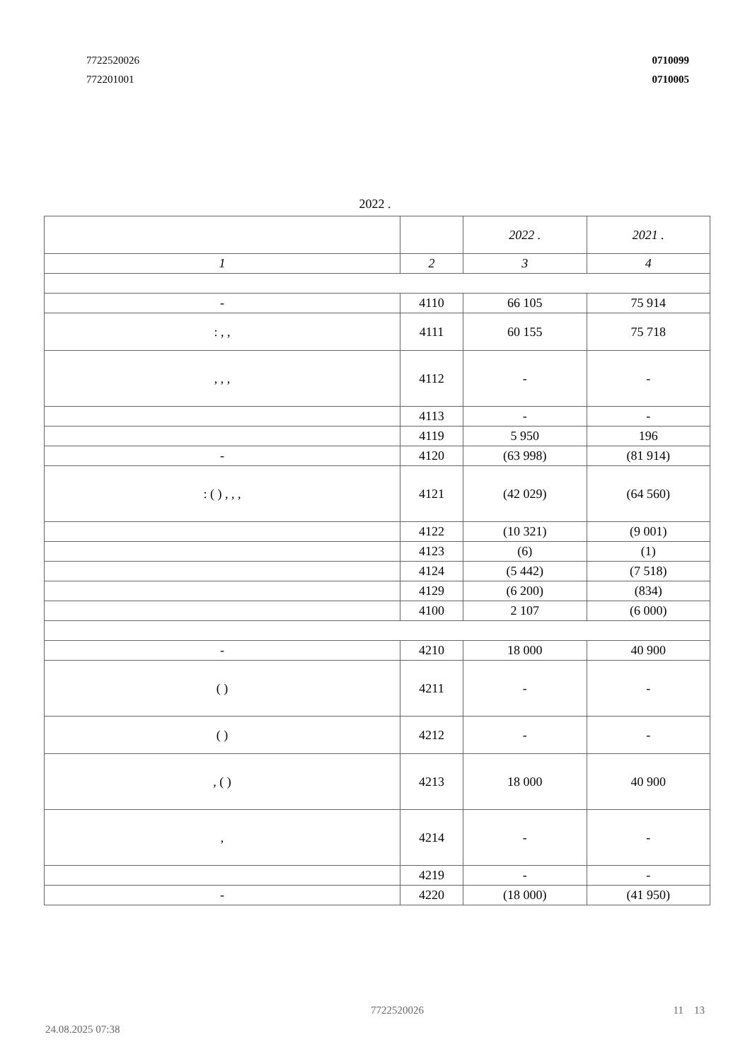7722520026
772201001
0710099
0710005
2022 .
| | | 2022 . | 2021 . |
| --- | --- | --- | --- |
| 1 | 2 | 3 | 4 |
| - | 4110 | 66 105 | 75 914 |
| : , , | 4111 | 60 155 | 75 718 |
| , , , | 4112 | - | - |
| | 4113 | - | - |
| | 4119 | 5 950 | 196 |
| - | 4120 | (63 998) | (81 914) |
| : ( ) , , , | 4121 | (42 029) | (64 560) |
| | 4122 | (10 321) | (9 001) |
| | 4123 | (6) | (1) |
| | 4124 | (5 442) | (7 518) |
| | 4129 | (6 200) | (834) |
| | 4100 | 2 107 | (6 000) |
| - | 4210 | 18 000 | 40 900 |
| ( ) | 4211 | - | - |
| ( ) | 4212 | - | - |
| , ( ) | 4213 | 18 000 | 40 900 |
| , | 4214 | - | - |
| | 4219 | - | - |
| - | 4220 | (18 000) | (41 950) |
7722520026 11 13
24.08.2025 07:38